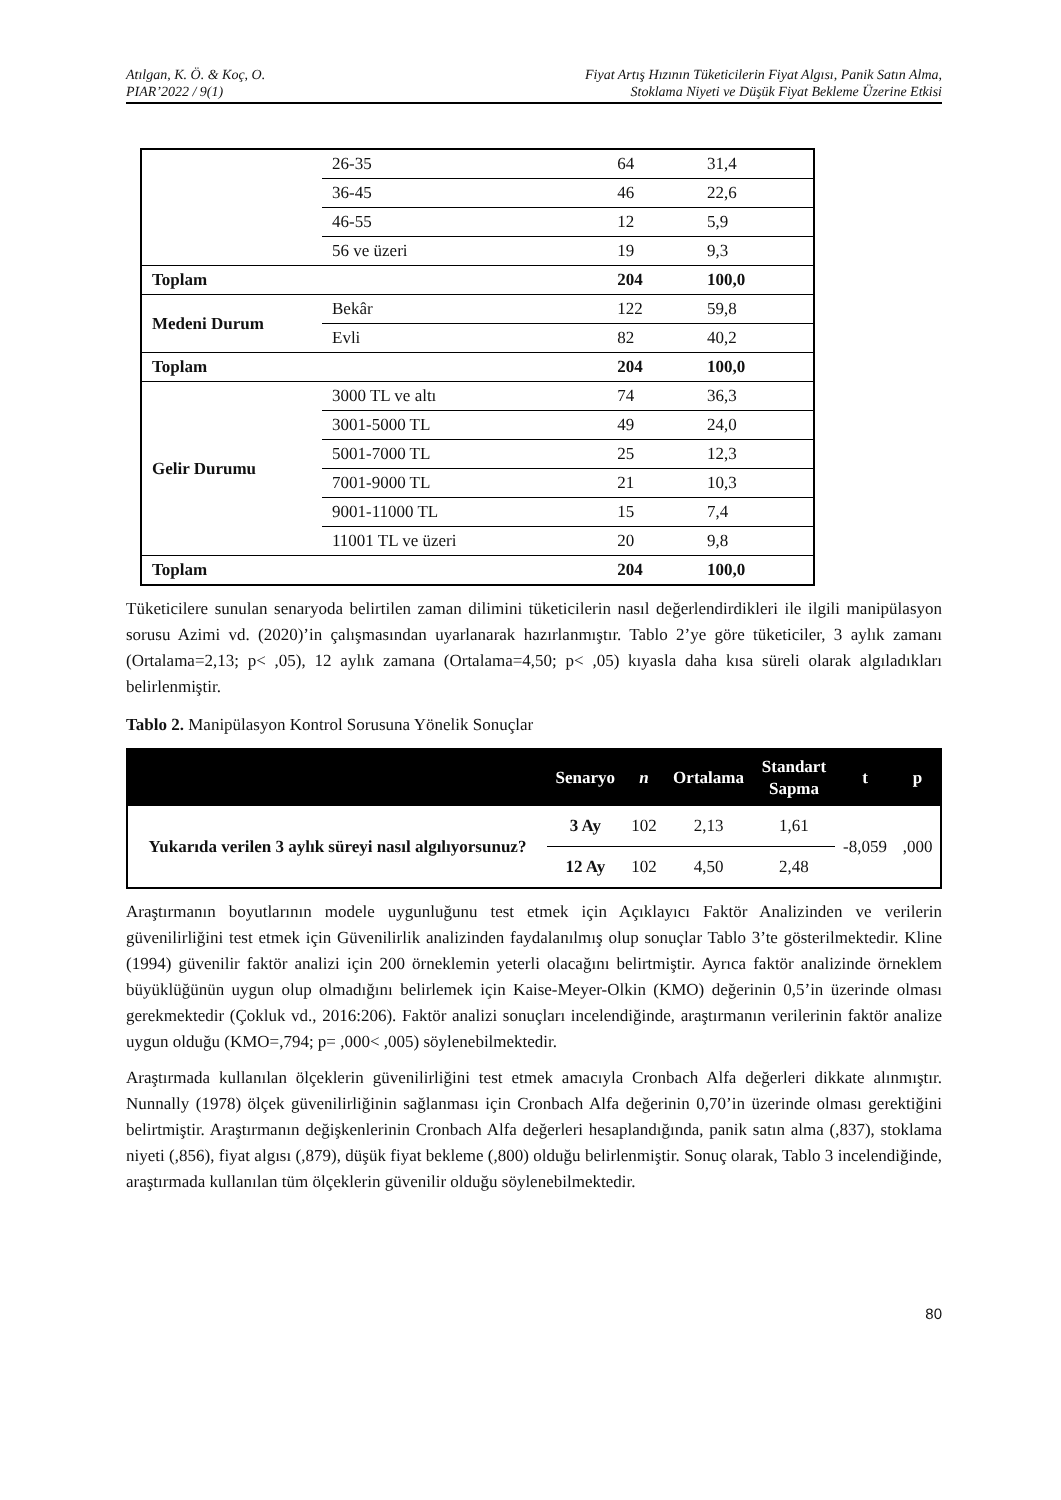Atılgan, K. Ö. & Koç, O.
PIAR’2022 / 9(1)
Fiyat Artış Hızının Tüketicilerin Fiyat Algısı, Panik Satın Alma,
Stoklama Niyeti ve Düşük Fiyat Bekleme Üzerine Etkisi
| | 26-35 | 64 | 31,4 |
| | 36-45 | 46 | 22,6 |
| | 46-55 | 12 | 5,9 |
| | 56 ve üzeri | 19 | 9,3 |
| Toplam | | 204 | 100,0 |
| Medeni Durum | Bekâr | 122 | 59,8 |
| | Evli | 82 | 40,2 |
| Toplam | | 204 | 100,0 |
| Gelir Durumu | 3000 TL ve altı | 74 | 36,3 |
| | 3001-5000 TL | 49 | 24,0 |
| | 5001-7000 TL | 25 | 12,3 |
| | 7001-9000 TL | 21 | 10,3 |
| | 9001-11000 TL | 15 | 7,4 |
| | 11001 TL ve üzeri | 20 | 9,8 |
| Toplam | | 204 | 100,0 |
Tüketicilere sunulan senaryoda belirtilen zaman dilimini tüketicilerin nasıl değerlendirdikleri ile ilgili manipülasyon sorusu Azimi vd. (2020)’in çalışmasından uyarlanarak hazırlanmıştır. Tablo 2’ye göre tüketiciler, 3 aylık zamanı (Ortalama=2,13; p< ,05), 12 aylık zamana (Ortalama=4,50; p< ,05) kıyasla daha kısa süreli olarak algıladıkları belirlenmiştir.
Tablo 2. Manipülasyon Kontrol Sorusuna Yönelik Sonuçlar
| | Senaryo | n | Ortalama | Standart Sapma | t | p |
| --- | --- | --- | --- | --- | --- | --- |
| Yukarıda verilen 3 aylık süreyi nasıl algılıyorsunuz? | 3 Ay | 102 | 2,13 | 1,61 | -8,059 | ,000 |
| | 12 Ay | 102 | 4,50 | 2,48 | | |
Araştırmanın boyutlarının modele uygunluğunu test etmek için Açıklayıcı Faktör Analizinden ve verilerin güvenilirliğini test etmek için Güvenilirlik analizinden faydalanılmış olup sonuçlar Tablo 3’te gösterilmektedir. Kline (1994) güvenilir faktör analizi için 200 örneklemin yeterli olacağını belirtmiştir. Ayrıca faktör analizinde örneklem büyüklüğünün uygun olup olmadığını belirlemek için Kaise-Meyer-Olkin (KMO) değerinin 0,5’in üzerinde olması gerekmektedir (Çokluk vd., 2016:206). Faktör analizi sonuçları incelendiğinde, araştırmanın verilerinin faktör analize uygun olduğu (KMO=,794; p= ,000< ,005) söylenebilmektedir.
Araştırmada kullanılan ölçeklerin güvenilirliğini test etmek amacıyla Cronbach Alfa değerleri dikkate alınmıştır. Nunnally (1978) ölçek güvenilirliğinin sağlanması için Cronbach Alfa değerinin 0,70’in üzerinde olması gerektiğini belirtmiştir. Araştırmanın değişkenlerinin Cronbach Alfa değerleri hesaplandığında, panik satın alma (,837), stoklama niyeti (,856), fiyat algısı (,879), düşük fiyat bekleme (,800) olduğu belirlenmiştir. Sonuç olarak, Tablo 3 incelendiğinde, araştırmada kullanılan tüm ölçeklerin güvenilir olduğu söylenebilmektedir.
80